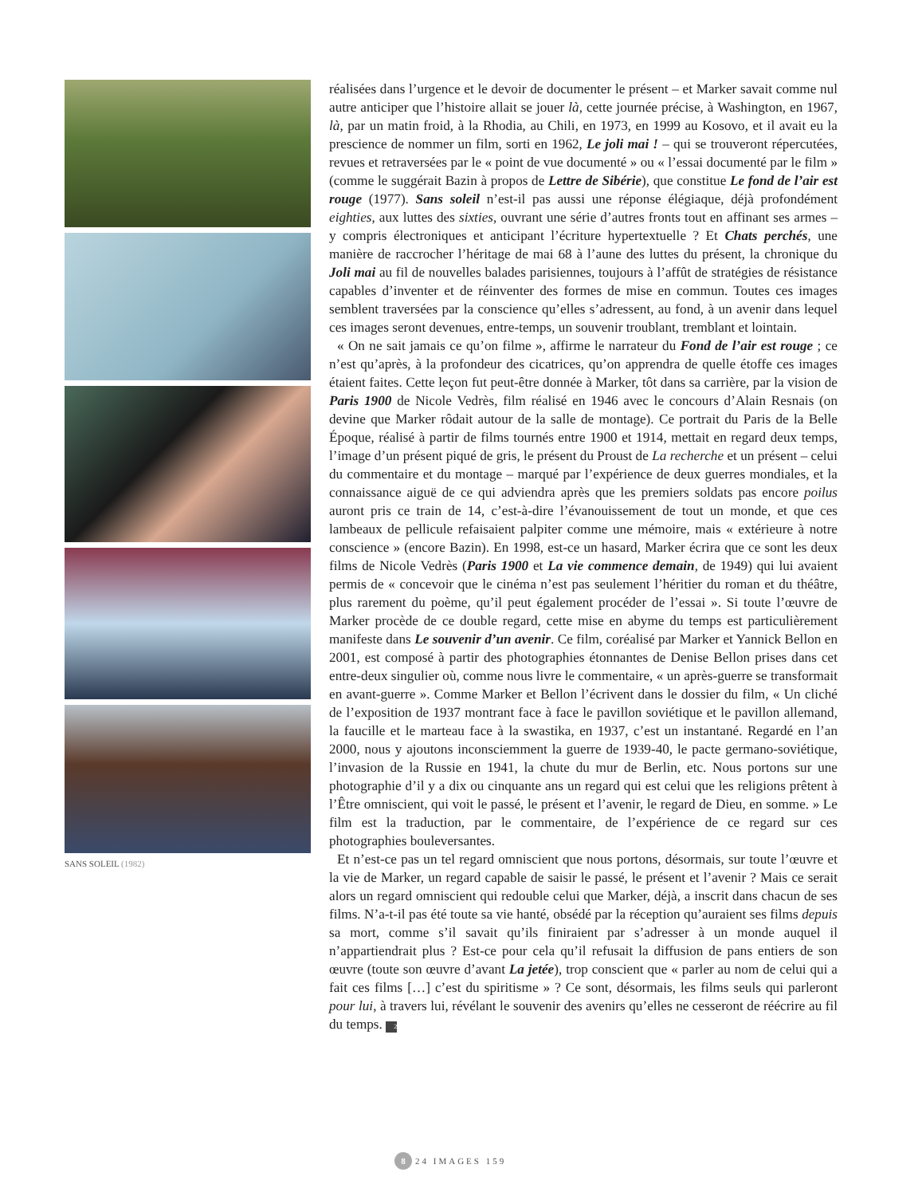SANS SOLEIL (1982)
réalisées dans l’urgence et le devoir de documenter le présent – et Marker savait comme nul autre anticiper que l’histoire allait se jouer là, cette journée précise, à Washington, en 1967, là, par un matin froid, à la Rhodia, au Chili, en 1973, en 1999 au Kosovo, et il avait eu la prescience de nommer un film, sorti en 1962, Le joli mai ! – qui se trouveront répercutées, revues et retraversées par le « point de vue documenté » ou « l’essai documenté par le film » (comme le suggérait Bazin à propos de Lettre de Sibérie), que constitue Le fond de l’air est rouge (1977). Sans soleil n’est-il pas aussi une réponse élégiaque, déjà profondément eighties, aux luttes des sixties, ouvrant une série d’autres fronts tout en affinant ses armes – y compris électroniques et anticipant l’écriture hypertextuelle ? Et Chats perchés, une manière de raccrocher l’héritage de mai 68 à l’aune des luttes du présent, la chronique du Joli mai au fil de nouvelles balades parisiennes, toujours à l’affût de stratégies de résistance capables d’inventer et de réinventer des formes de mise en commun. Toutes ces images semblent traversées par la conscience qu’elles s’adressent, au fond, à un avenir dans lequel ces images seront devenues, entre-temps, un souvenir troublant, tremblant et lointain.
« On ne sait jamais ce qu’on filme », affirme le narrateur du Fond de l’air est rouge ; ce n’est qu’après, à la profondeur des cicatrices, qu’on apprendra de quelle étoffe ces images étaient faites. Cette leçon fut peut-être donnée à Marker, tôt dans sa carrière, par la vision de Paris 1900 de Nicole Vedrès, film réalisé en 1946 avec le concours d’Alain Resnais (on devine que Marker rôdait autour de la salle de montage). Ce portrait du Paris de la Belle Époque, réalisé à partir de films tournés entre 1900 et 1914, mettait en regard deux temps, l’image d’un présent piqué de gris, le présent du Proust de La recherche et un présent – celui du commentaire et du montage – marqué par l’expérience de deux guerres mondiales, et la connaissance aiguë de ce qui adviendra après que les premiers soldats pas encore poilus auront pris ce train de 14, c’est-à-dire l’évanouissement de tout un monde, et que ces lambeaux de pellicule refaisaient palpiter comme une mémoire, mais « extérieure à notre conscience » (encore Bazin). En 1998, est-ce un hasard, Marker écrira que ce sont les deux films de Nicole Vedrès (Paris 1900 et La vie commence demain, de 1949) qui lui avaient permis de « concevoir que le cinéma n’est pas seulement l’héritier du roman et du théâtre, plus rarement du poème, qu’il peut également procéder de l’essai ». Si toute l’œuvre de Marker procède de ce double regard, cette mise en abyme du temps est particulièrement manifeste dans Le souvenir d’un avenir. Ce film, coréalisé par Marker et Yannick Bellon en 2001, est composé à partir des photographies étonnantes de Denise Bellon prises dans cet entre-deux singulier où, comme nous livre le commentaire, « un après-guerre se transformait en avant-guerre ». Comme Marker et Bellon l’écrivent dans le dossier du film, « Un cliché de l’exposition de 1937 montrant face à face le pavillon soviétique et le pavillon allemand, la faucille et le marteau face à la swastika, en 1937, c’est un instantané. Regardé en l’an 2000, nous y ajoutons inconsciemment la guerre de 1939-40, le pacte germano-soviétique, l’invasion de la Russie en 1941, la chute du mur de Berlin, etc. Nous portons sur une photographie d’il y a dix ou cinquante ans un regard qui est celui que les religions prêtent à l’Être omniscient, qui voit le passé, le présent et l’avenir, le regard de Dieu, en somme. » Le film est la traduction, par le commentaire, de l’expérience de ce regard sur ces photographies bouleversantes.
Et n’est-ce pas un tel regard omniscient que nous portons, désormais, sur toute l’œuvre et la vie de Marker, un regard capable de saisir le passé, le présent et l’avenir ? Mais ce serait alors un regard omniscient qui redouble celui que Marker, déjà, a inscrit dans chacun de ses films. N’a-t-il pas été toute sa vie hanté, obsédé par la réception qu’auraient ses films depuis sa mort, comme s’il savait qu’ils finiraient par s’adresser à un monde auquel il n’appartiendrait plus ? Est-ce pour cela qu’il refusait la diffusion de pans entiers de son œuvre (toute son œuvre d’avant La jetée), trop conscient que « parler au nom de celui qui a fait ces films […] c’est du spiritisme » ? Ce sont, désormais, les films seuls qui parleront pour lui, à travers lui, révélant le souvenir des avenirs qu’elles ne cesseront de réécrire au fil du temps. 24
8 24 IMAGES 159